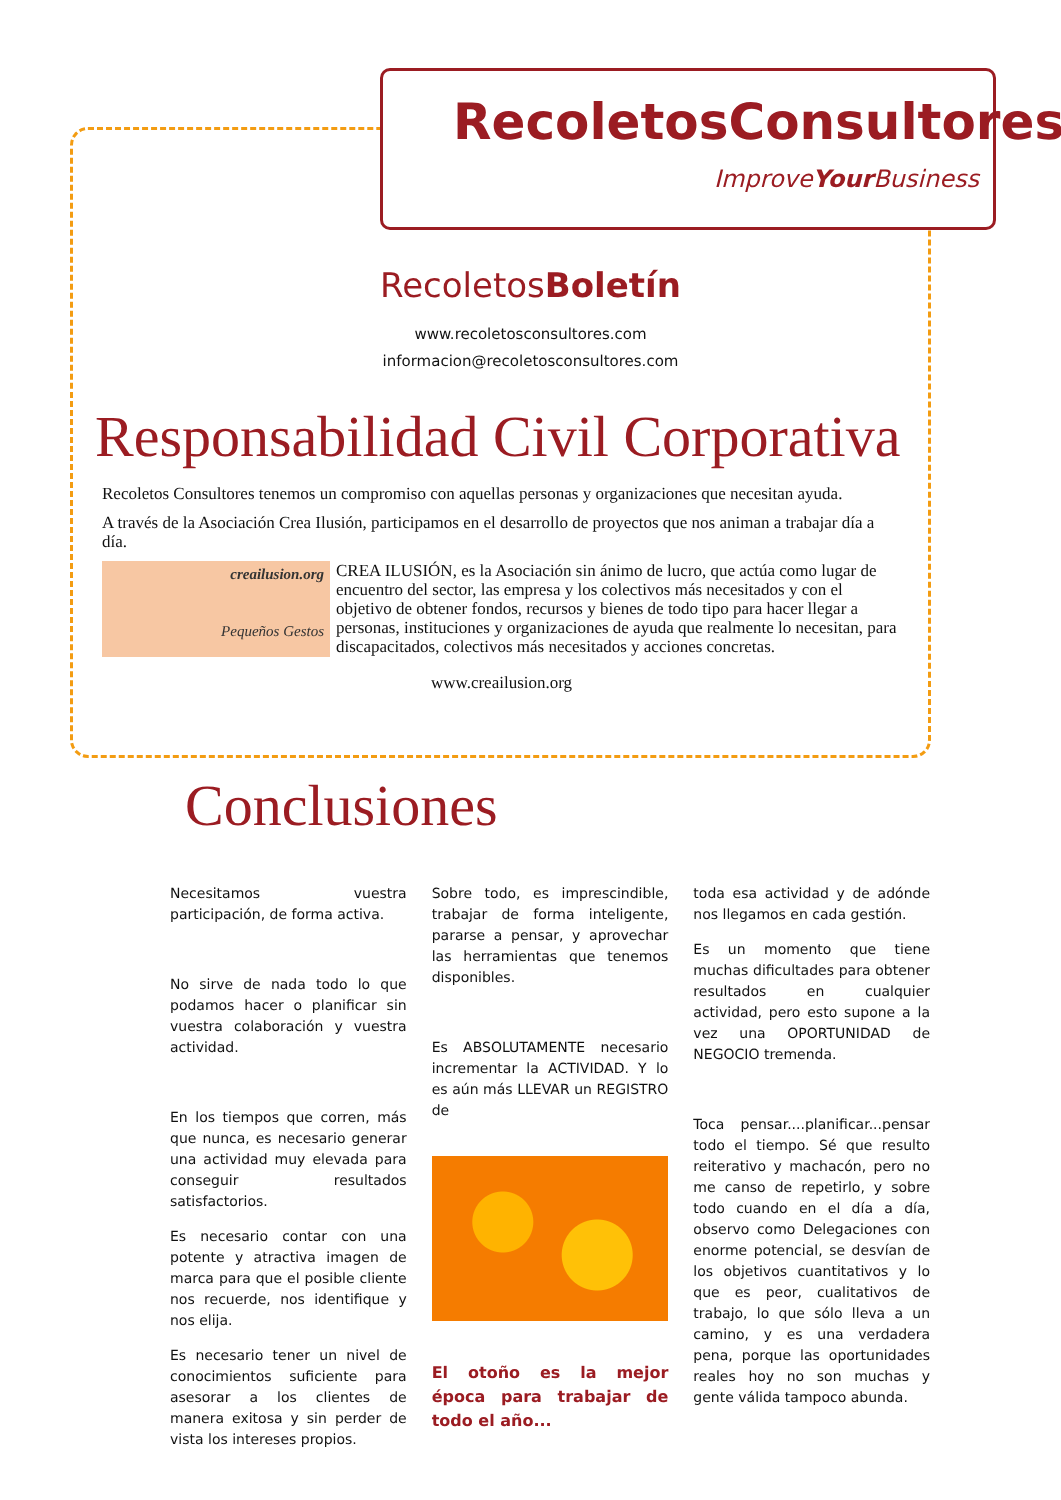RecoletosConsultores
ImproveYour Business
RecoletosBoletín
www.recoletosconsultores.com
informacion@recoletosconsultores.com
Responsabilidad Civil Corporativa
Recoletos Consultores tenemos un compromiso con aquellas personas y organizaciones que necesitan ayuda.
A través de la Asociación Crea Ilusión, participamos en el desarrollo de proyectos que nos animan a trabajar día a día.
creailusion.org
Pequeños Gestos
CREA ILUSIÓN, es la Asociación sin ánimo de lucro, que actúa como lugar de encuentro del sector, las empresa y los colectivos más necesitados y con el objetivo de obtener fondos, recursos y bienes de todo tipo para hacer llegar a personas, instituciones y organizaciones de ayuda que realmente lo necesitan, para discapacitados, colectivos más necesitados y acciones concretas.
www.creailusion.org
Conclusiones
Necesitamos vuestra participación, de forma activa.
No sirve de nada todo lo que podamos hacer o planificar sin vuestra colaboración y vuestra actividad.
En los tiempos que corren, más que nunca, es necesario generar una actividad muy elevada para conseguir resultados satisfactorios.
Es necesario contar con una potente y atractiva imagen de marca para que el posible cliente nos recuerde, nos identifique y nos elija.
Es necesario tener un nivel de conocimientos suficiente para asesorar a los clientes de manera exitosa y sin perder de vista los intereses propios.
Sobre todo, es imprescindible, trabajar de forma inteligente, pararse a pensar, y aprovechar las herramientas que tenemos disponibles.
Es ABSOLUTAMENTE necesario incrementar la ACTIVIDAD. Y lo es aún más LLEVAR un REGISTRO de
El otoño es la mejor época para trabajar de todo el año...
toda esa actividad y de adónde nos llegamos en cada gestión.
Es un momento que tiene muchas dificultades para obtener resultados en cualquier actividad, pero esto supone a la vez una OPORTUNIDAD de NEGOCIO tremenda.
Toca pensar....planificar...pensar todo el tiempo. Sé que resulto reiterativo y machacón, pero no me canso de repetirlo, y sobre todo cuando en el día a día, observo como Delegaciones con enorme potencial, se desvían de los objetivos cuantitativos y lo que es peor, cualitativos de trabajo, lo que sólo lleva a un camino, y es una verdadera pena, porque las oportunidades reales hoy no son muchas y gente válida tampoco abunda.